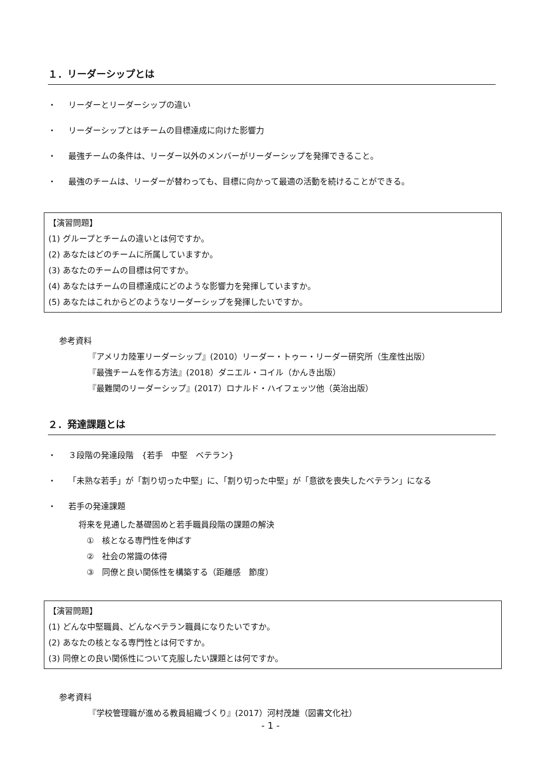１．リーダーシップとは
・ リーダーとリーダーシップの違い
・ リーダーシップとはチームの目標達成に向けた影響力
・ 最強チームの条件は、リーダー以外のメンバーがリーダーシップを発揮できること。
・ 最強のチームは、リーダーが替わっても、目標に向かって最適の活動を続けることができる。
【演習問題】
(1) グループとチームの違いとは何ですか。
(2) あなたはどのチームに所属していますか。
(3) あなたのチームの目標は何ですか。
(4) あなたはチームの目標達成にどのような影響力を発揮していますか。
(5) あなたはこれからどのようなリーダーシップを発揮したいですか。
参考資料
『アメリカ陸軍リーダーシップ』(2010）リーダー・トゥー・リーダー研究所（生産性出版）
『最強チームを作る方法』(2018）ダニエル・コイル（かんき出版）
『最難関のリーダーシップ』(2017）ロナルド・ハイフェッツ他（英治出版）
２．発達課題とは
・ ３段階の発達段階　{若手　中堅　ベテラン}
・ 「未熟な若手」が「割り切った中堅」に、「割り切った中堅」が「意欲を喪失したベテラン」になる
・ 若手の発達課題
将来を見通した基礎固めと若手職員段階の課題の解決
　①　核となる専門性を伸ばす
　②　社会の常識の体得
　③　同僚と良い関係性を構築する（距離感　節度）
【演習問題】
(1) どんな中堅職員、どんなベテラン職員になりたいですか。
(2) あなたの核となる専門性とは何ですか。
(3) 同僚との良い関係性について克服したい課題とは何ですか。
参考資料
『学校管理職が進める教員組織づくり』(2017）河村茂雄（図書文化社）
- 1 -